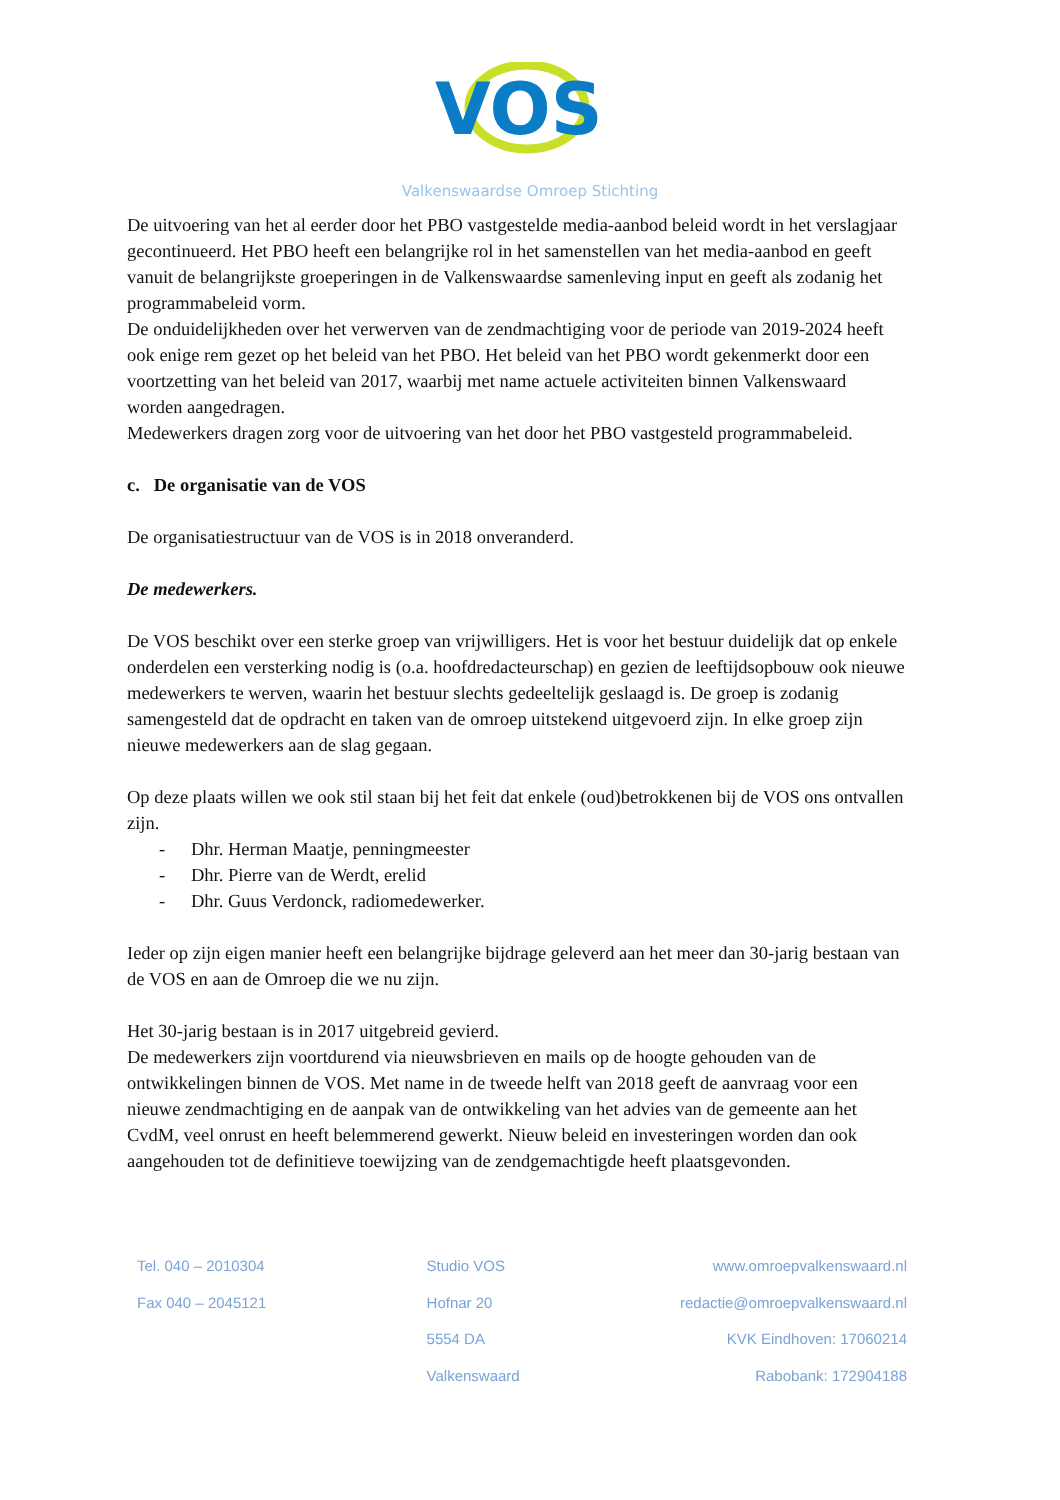VOS
Valkenswaardse Omroep Stichting
De uitvoering van het al eerder door het PBO vastgestelde media-aanbod beleid wordt in het verslagjaar gecontinueerd. Het PBO heeft een belangrijke rol in het samenstellen van het media-aanbod en geeft vanuit de belangrijkste groeperingen in de Valkenswaardse samenleving input en geeft als zodanig het programmabeleid vorm.
De onduidelijkheden over het verwerven van de zendmachtiging voor de periode van 2019-2024 heeft ook enige rem gezet op het beleid van het PBO. Het beleid van het PBO wordt gekenmerkt door een voortzetting van het beleid van 2017, waarbij met name actuele activiteiten binnen Valkenswaard worden aangedragen.
Medewerkers dragen zorg voor de uitvoering van het door het PBO vastgesteld programmabeleid.
c. De organisatie van de VOS
De organisatiestructuur van de VOS is in 2018 onveranderd.
De medewerkers.
De VOS beschikt over een sterke groep van vrijwilligers. Het is voor het bestuur duidelijk dat op enkele onderdelen een versterking nodig is (o.a. hoofdredacteurschap) en gezien de leeftijdsopbouw ook nieuwe medewerkers te werven, waarin het bestuur slechts gedeeltelijk geslaagd is. De groep is zodanig samengesteld dat de opdracht en taken van de omroep uitstekend uitgevoerd zijn. In elke groep zijn nieuwe medewerkers aan de slag gegaan.
Op deze plaats willen we ook stil staan bij het feit dat enkele (oud)betrokkenen bij de VOS ons ontvallen zijn.
- Dhr. Herman Maatje, penningmeester
- Dhr. Pierre van de Werdt, erelid
- Dhr. Guus Verdonck, radiomedewerker.
Ieder op zijn eigen manier heeft een belangrijke bijdrage geleverd aan het meer dan 30-jarig bestaan van de VOS en aan de Omroep die we nu zijn.
Het 30-jarig bestaan is in 2017 uitgebreid gevierd.
De medewerkers zijn voortdurend via nieuwsbrieven en mails op de hoogte gehouden van de ontwikkelingen binnen de VOS. Met name in de tweede helft van 2018 geeft de aanvraag voor een nieuwe zendmachtiging en de aanpak van de ontwikkeling van het advies van de gemeente aan het CvdM, veel onrust en heeft belemmerend gewerkt. Nieuw beleid en investeringen worden dan ook aangehouden tot de definitieve toewijzing van de zendgemachtigde heeft plaatsgevonden.
Tel. 040 – 2010304
Fax 040 – 2045121
Studio VOS
Hofnar 20
5554 DA
Valkenswaard
www.omroepvalkenswaard.nl
redactie@omroepvalkenswaard.nl
KVK Eindhoven: 17060214
Rabobank: 172904188